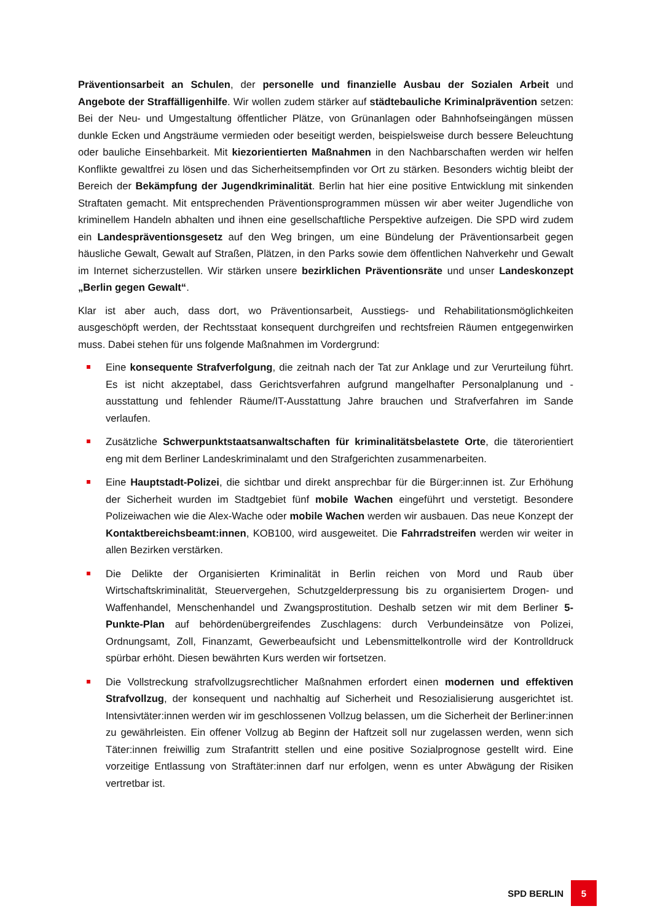Präventionsarbeit an Schulen, der personelle und finanzielle Ausbau der Sozialen Arbeit und Angebote der Straffälligenhilfe. Wir wollen zudem stärker auf städtebauliche Kriminalprävention setzen: Bei der Neu- und Umgestaltung öffentlicher Plätze, von Grünanlagen oder Bahnhofseingängen müssen dunkle Ecken und Angsträume vermieden oder beseitigt werden, beispielsweise durch bessere Beleuchtung oder bauliche Einsehbarkeit. Mit kiezorientierten Maßnahmen in den Nachbarschaften werden wir helfen Konflikte gewaltfrei zu lösen und das Sicherheitsempfinden vor Ort zu stärken. Besonders wichtig bleibt der Bereich der Bekämpfung der Jugendkriminalität. Berlin hat hier eine positive Entwicklung mit sinkenden Straftaten gemacht. Mit entsprechenden Präventionsprogrammen müssen wir aber weiter Jugendliche von kriminellem Handeln abhalten und ihnen eine gesellschaftliche Perspektive aufzeigen. Die SPD wird zudem ein Landespräventionsgesetz auf den Weg bringen, um eine Bündelung der Präventionsarbeit gegen häusliche Gewalt, Gewalt auf Straßen, Plätzen, in den Parks sowie dem öffentlichen Nahverkehr und Gewalt im Internet sicherzustellen. Wir stärken unsere bezirklichen Präventionsräte und unser Landeskonzept „Berlin gegen Gewalt“.
Klar ist aber auch, dass dort, wo Präventionsarbeit, Ausstiegs- und Rehabilitationsmöglichkeiten ausgeschöpft werden, der Rechtsstaat konsequent durchgreifen und rechtsfreien Räumen entgegenwirken muss. Dabei stehen für uns folgende Maßnahmen im Vordergrund:
Eine konsequente Strafverfolgung, die zeitnah nach der Tat zur Anklage und zur Verurteilung führt. Es ist nicht akzeptabel, dass Gerichtsverfahren aufgrund mangelhafter Personalplanung und -ausstattung und fehlender Räume/IT-Ausstattung Jahre brauchen und Strafverfahren im Sande verlaufen.
Zusätzliche Schwerpunktstaatsanwaltschaften für kriminalitätsbelastete Orte, die täterorientiert eng mit dem Berliner Landeskriminalamt und den Strafgerichten zusammenarbeiten.
Eine Hauptstadt-Polizei, die sichtbar und direkt ansprechbar für die Bürger:innen ist. Zur Erhöhung der Sicherheit wurden im Stadtgebiet fünf mobile Wachen eingeführt und verstetigt. Besondere Polizeiwachen wie die Alex-Wache oder mobile Wachen werden wir ausbauen. Das neue Konzept der Kontaktbereichsbeamt:innen, KOB100, wird ausgeweitet. Die Fahrradstreifen werden wir weiter in allen Bezirken verstärken.
Die Delikte der Organisierten Kriminalität in Berlin reichen von Mord und Raub über Wirtschaftskriminalität, Steuervergehen, Schutzgelderpressung bis zu organisiertem Drogen- und Waffenhandel, Menschenhandel und Zwangsprostitution. Deshalb setzen wir mit dem Berliner 5-Punkte-Plan auf behördenübergreifendes Zuschlagens: durch Verbundeinsätze von Polizei, Ordnungsamt, Zoll, Finanzamt, Gewerbeaufsicht und Lebensmittelkontrolle wird der Kontrolldruck spürbar erhöht. Diesen bewährten Kurs werden wir fortsetzen.
Die Vollstreckung strafvollzugsrechtlicher Maßnahmen erfordert einen modernen und effektiven Strafvollzug, der konsequent und nachhaltig auf Sicherheit und Resozialisierung ausgerichtet ist. Intensivtäter:innen werden wir im geschlossenen Vollzug belassen, um die Sicherheit der Berliner:innen zu gewährleisten. Ein offener Vollzug ab Beginn der Haftzeit soll nur zugelassen werden, wenn sich Täter:innen freiwillig zum Strafantritt stellen und eine positive Sozialprognose gestellt wird. Eine vorzeitige Entlassung von Straftäter:innen darf nur erfolgen, wenn es unter Abwägung der Risiken vertretbar ist.
SPD BERLIN 5